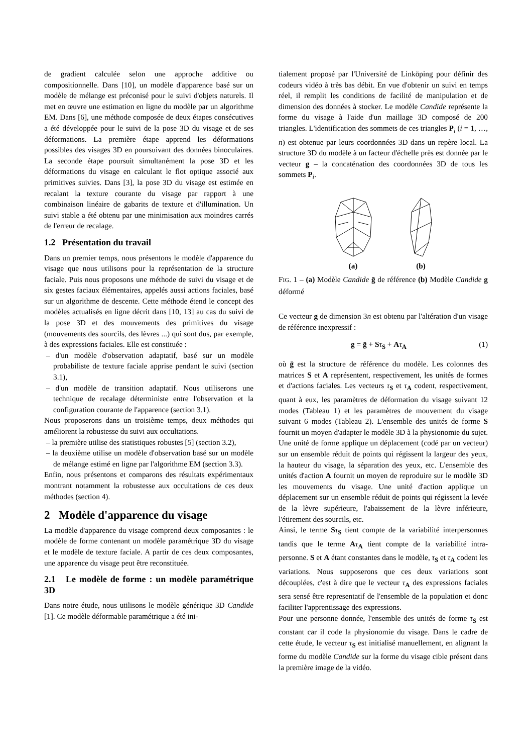de gradient calculée selon une approche additive ou compositionnelle. Dans [10], un modèle d'apparence basé sur un modèle de mélange est préconisé pour le suivi d'objets naturels. Il met en œuvre une estimation en ligne du modèle par un algorithme EM. Dans [6], une méthode composée de deux étapes consécutives a été développée pour le suivi de la pose 3D du visage et de ses déformations. La première étape apprend les déformations possibles des visages 3D en poursuivant des données binoculaires. La seconde étape poursuit simultanément la pose 3D et les déformations du visage en calculant le flot optique associé aux primitives suivies. Dans [3], la pose 3D du visage est estimée en recalant la texture courante du visage par rapport à une combinaison linéaire de gabarits de texture et d'illumination. Un suivi stable a été obtenu par une minimisation aux moindres carrés de l'erreur de recalage.
1.2 Présentation du travail
Dans un premier temps, nous présentons le modèle d'apparence du visage que nous utilisons pour la représentation de la structure faciale. Puis nous proposons une méthode de suivi du visage et de six gestes faciaux élémentaires, appelés aussi actions faciales, basé sur un algorithme de descente. Cette méthode étend le concept des modèles actualisés en ligne décrit dans [10, 13] au cas du suivi de la pose 3D et des mouvements des primitives du visage (mouvements des sourcils, des lèvres ...) qui sont dus, par exemple, à des expressions faciales. Elle est constituée :
– d'un modèle d'observation adaptatif, basé sur un modèle probabiliste de texture faciale apprise pendant le suivi (section 3.1),
– d'un modèle de transition adaptatif. Nous utiliserons une technique de recalage déterministe entre l'observation et la configuration courante de l'apparence (section 3.1).
Nous proposerons dans un troisième temps, deux méthodes qui améliorent la robustesse du suivi aux occultations.
– la première utilise des statistiques robustes [5] (section 3.2),
– la deuxième utilise un modèle d'observation basé sur un modèle de mélange estimé en ligne par l'algorithme EM (section 3.3).
Enfin, nous présentons et comparons des résultats expérimentaux montrant notamment la robustesse aux occultations de ces deux méthodes (section 4).
2 Modèle d'apparence du visage
La modèle d'apparence du visage comprend deux composantes : le modèle de forme contenant un modèle paramétrique 3D du visage et le modèle de texture faciale. A partir de ces deux composantes, une apparence du visage peut être reconstituée.
2.1 Le modèle de forme : un modèle paramétrique 3D
Dans notre étude, nous utilisons le modèle générique 3D Candide [1]. Ce modèle déformable paramétrique a été ini-
tialement proposé par l'Université de Linköping pour définir des codeurs vidéo à très bas débit. En vue d'obtenir un suivi en temps réel, il remplit les conditions de facilité de manipulation et de dimension des données à stocker. Le modèle Candide représente la forme du visage à l'aide d'un maillage 3D composé de 200 triangles. L'identification des sommets de ces triangles P<sub>i</sub> (i = 1, …, n) est obtenue par leurs coordonnées 3D dans un repère local. La structure 3D du modèle à un facteur d'échelle près est donnée par le vecteur g – la concaténation des coordonnées 3D de tous les sommets P<sub>i</sub>.
(a)
(b)
FIG. 1 – (a) Modèle Candide ḡ de référence (b) Modèle Candide g déformé
Ce vecteur g de dimension 3n est obtenu par l'altération d'un visage de référence inexpressif :
g = ḡ + Sτ<sub>S</sub> + Aτ<sub>A</sub> (1)
où ḡ est la structure de référence du modèle. Les colonnes des matrices S et A représentent, respectivement, les unités de formes et d'actions faciales. Les vecteurs τ<sub>S</sub> et τ<sub>A</sub> codent, respectivement, quant à eux, les paramètres de déformation du visage suivant 12 modes (Tableau 1) et les paramètres de mouvement du visage suivant 6 modes (Tableau 2). L'ensemble des unités de forme S fournit un moyen d'adapter le modèle 3D à la physionomie du sujet. Une unité de forme applique un déplacement (codé par un vecteur) sur un ensemble réduit de points qui régissent la largeur des yeux, la hauteur du visage, la séparation des yeux, etc. L'ensemble des unités d'action A fournit un moyen de reproduire sur le modèle 3D les mouvements du visage. Une unité d'action applique un déplacement sur un ensemble réduit de points qui régissent la levée de la lèvre supérieure, l'abaissement de la lèvre inférieure, l'étirement des sourcils, etc.
Ainsi, le terme Sτ<sub>S</sub> tient compte de la variabilité interpersonnes tandis que le terme Aτ<sub>A</sub> tient compte de la variabilité intra-personne. S et A étant constantes dans le modèle, τ<sub>S</sub> et τ<sub>A</sub> codent les variations. Nous supposerons que ces deux variations sont découplées, c'est à dire que le vecteur τ<sub>A</sub> des expressions faciales sera sensé être representatif de l'ensemble de la population et donc faciliter l'apprentissage des expressions.
Pour une personne donnée, l'ensemble des unités de forme τ<sub>S</sub> est constant car il code la physionomie du visage. Dans le cadre de cette étude, le vecteur τ<sub>S</sub> est initialisé manuellement, en alignant la forme du modèle Candide sur la forme du visage cible présent dans la première image de la vidéo.